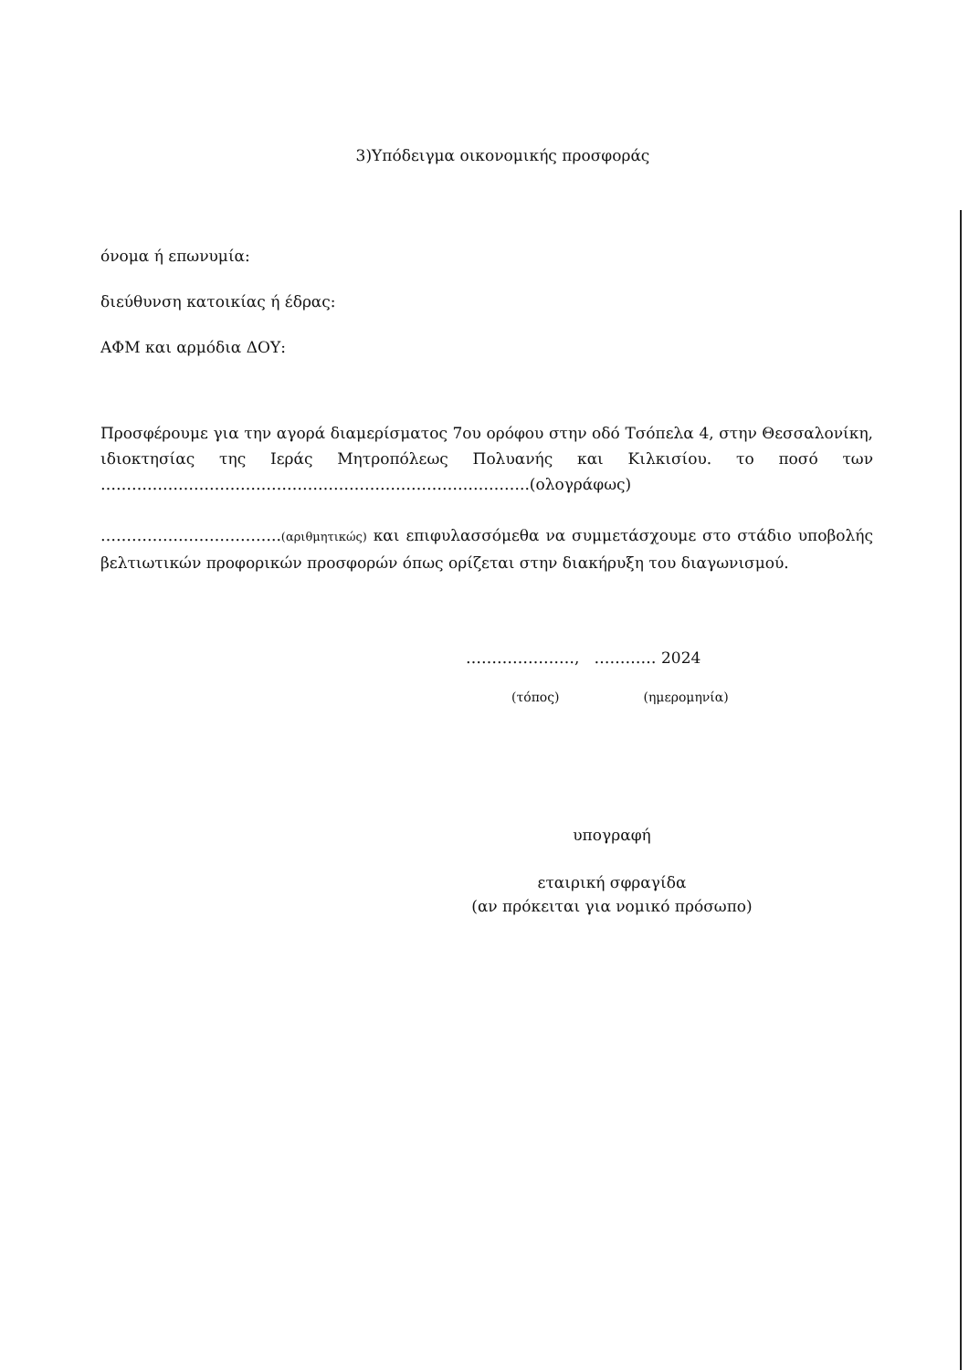3)Υπόδειγμα οικονομικής προσφοράς
όνομα ή επωνυμία:
διεύθυνση κατοικίας ή έδρας:
ΑΦΜ και αρμόδια ΔΟΥ:
Προσφέρουμε για την αγορά διαμερίσματος 7ου ορόφου στην οδό Τσόπελα 4, στην Θεσσαλονίκη, ιδιοκτησίας της Ιεράς Μητροπόλεως Πολυανής και Κιλκισίου. το ποσό των ………………………………………………………………………..(ολογράφως)
……………………………..(αριθμητικώς) και επιφυλασσόμεθα να συμμετάσχουμε στο στάδιο υποβολής βελτιωτικών προφορικών προσφορών όπως ορίζεται στην διακήρυξη του διαγωνισμού.
…………………, ………… 2024
(τόπος) (ημερομηνία)
υπογραφή
εταιρική σφραγίδα
(αν πρόκειται για νομικό πρόσωπο)